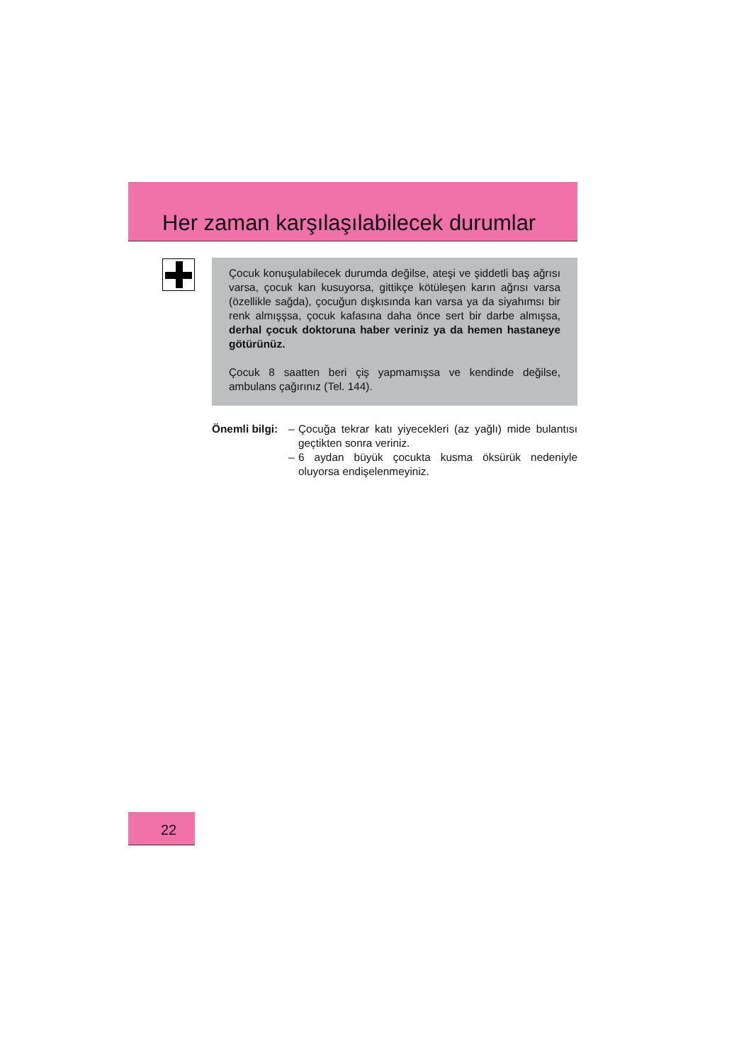Her zaman karşılaşılabilecek durumlar
Çocuk konuşulabilecek durumda değilse, ateşi ve şiddetli baş ağrısı varsa, çocuk kan kusuyorsa, gittikçe kötüleşen karın ağrısı varsa (özellikle sağda), çocuğun dışkısında kan varsa ya da siyahımsı bir renk almışşsa, çocuk kafasına daha önce sert bir darbe almışsa, derhal çocuk doktoruna haber veriniz ya da hemen hastaneye götürünüz.
Çocuk 8 saatten beri çiş yapmamışsa ve kendinde değilse, ambulans çağırınız (Tel. 144).
Önemli bilgi:
– Çocuğa tekrar katı yiyecekleri (az yağlı) mide bulantısı geçtikten sonra veriniz.
– 6 aydan büyük çocukta kusma öksürük nedeniyle oluyorsa endişelenmeyiniz.
22